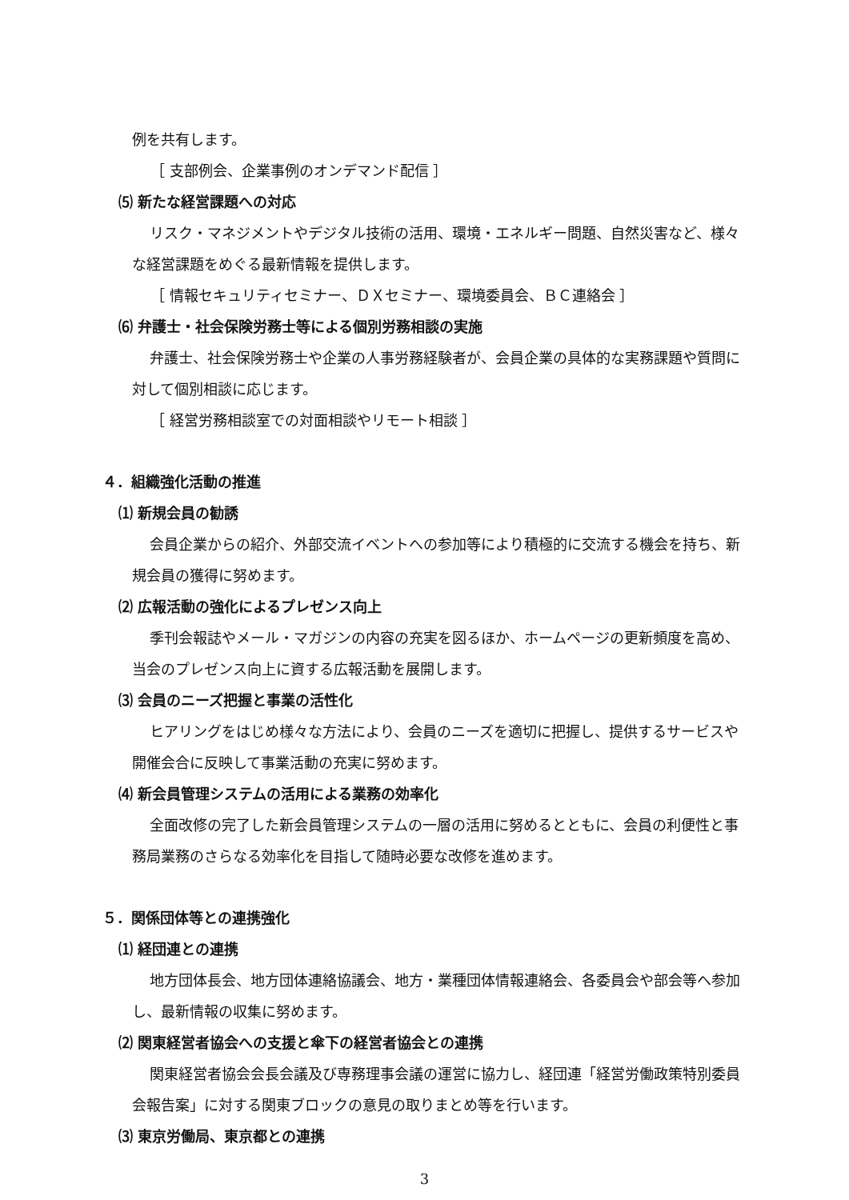例を共有します。
［ 支部例会、企業事例のオンデマンド配信 ］
⑸ 新たな経営課題への対応
リスク・マネジメントやデジタル技術の活用、環境・エネルギー問題、自然災害など、様々な経営課題をめぐる最新情報を提供します。
［ 情報セキュリティセミナー、ＤＸセミナー、環境委員会、ＢＣ連絡会 ］
⑹ 弁護士・社会保険労務士等による個別労務相談の実施
弁護士、社会保険労務士や企業の人事労務経験者が、会員企業の具体的な実務課題や質問に対して個別相談に応じます。
［ 経営労務相談室での対面相談やリモート相談 ］
４．組織強化活動の推進
⑴ 新規会員の勧誘
会員企業からの紹介、外部交流イベントへの参加等により積極的に交流する機会を持ち、新規会員の獲得に努めます。
⑵ 広報活動の強化によるプレゼンス向上
季刊会報誌やメール・マガジンの内容の充実を図るほか、ホームページの更新頻度を高め、当会のプレゼンス向上に資する広報活動を展開します。
⑶ 会員のニーズ把握と事業の活性化
ヒアリングをはじめ様々な方法により、会員のニーズを適切に把握し、提供するサービスや開催会合に反映して事業活動の充実に努めます。
⑷ 新会員管理システムの活用による業務の効率化
全面改修の完了した新会員管理システムの一層の活用に努めるとともに、会員の利便性と事務局業務のさらなる効率化を目指して随時必要な改修を進めます。
５．関係団体等との連携強化
⑴ 経団連との連携
地方団体長会、地方団体連絡協議会、地方・業種団体情報連絡会、各委員会や部会等へ参加し、最新情報の収集に努めます。
⑵ 関東経営者協会への支援と傘下の経営者協会との連携
関東経営者協会会長会議及び専務理事会議の運営に協力し、経団連「経営労働政策特別委員会報告案」に対する関東ブロックの意見の取りまとめ等を行います。
⑶ 東京労働局、東京都との連携
3